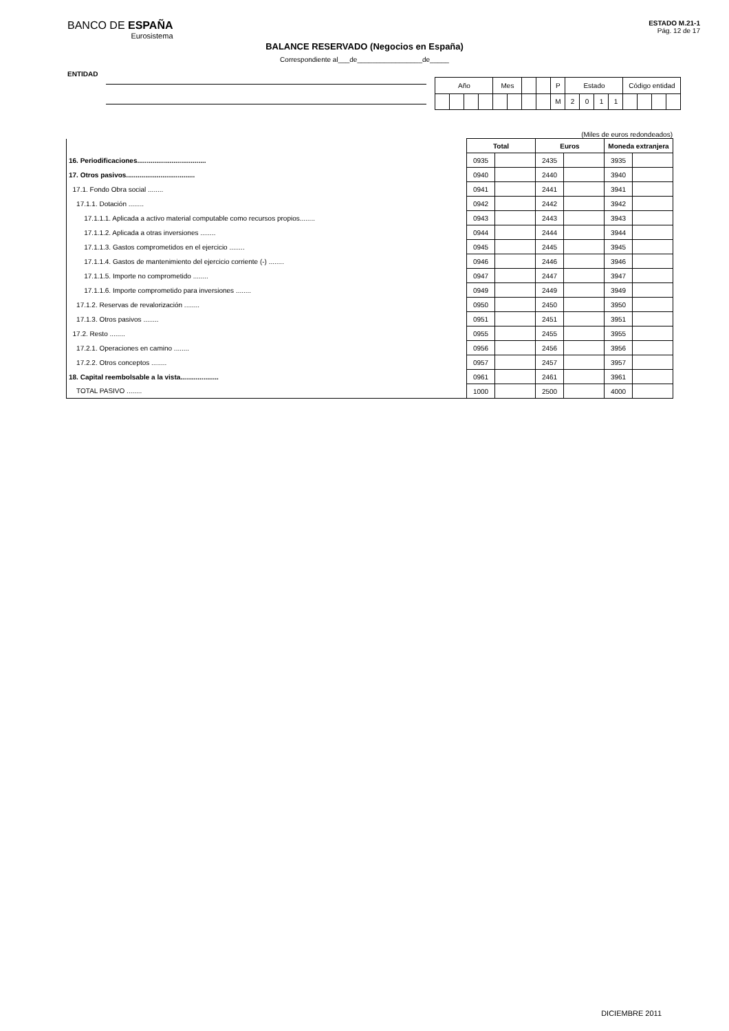BANCO DE ESPAÑA
Eurosistema
ESTADO M.21-1
Pág. 12 de 17
BALANCE RESERVADO (Negocios en España)
Correspondiente al___de_________________de_____
ENTIDAD
| Año | | | | Mes | | | | P | Estado | | | | Código entidad | | | |
| | | | | | | | | M | 2 | 0 | 1 | 1 | | | | |
(Miles de euros redondeados)
| | Total | | Euros | | Moneda extranjera | |
| 16. Periodificaciones.................................... | 0935 | | 2435 | | 3935 | |
| 17. Otros pasivos.................................... | 0940 | | 2440 | | 3940 | |
| 17.1. Fondo Obra social ........ | 0941 | | 2441 | | 3941 | |
| 17.1.1. Dotación ........ | 0942 | | 2442 | | 3942 | |
| 17.1.1.1. Aplicada a activo material computable como recursos propios........ | 0943 | | 2443 | | 3943 | |
| 17.1.1.2. Aplicada a otras inversiones ........ | 0944 | | 2444 | | 3944 | |
| 17.1.1.3. Gastos comprometidos en el ejercicio ........ | 0945 | | 2445 | | 3945 | |
| 17.1.1.4. Gastos de mantenimiento del ejercicio corriente (-) ........ | 0946 | | 2446 | | 3946 | |
| 17.1.1.5. Importe no comprometido ........ | 0947 | | 2447 | | 3947 | |
| 17.1.1.6. Importe comprometido para inversiones ........ | 0949 | | 2449 | | 3949 | |
| 17.1.2. Reservas de revalorización ........ | 0950 | | 2450 | | 3950 | |
| 17.1.3. Otros pasivos ........ | 0951 | | 2451 | | 3951 | |
| 17.2. Resto ........ | 0955 | | 2455 | | 3955 | |
| 17.2.1. Operaciones en camino ........ | 0956 | | 2456 | | 3956 | |
| 17.2.2. Otros conceptos ........ | 0957 | | 2457 | | 3957 | |
| 18. Capital reembolsable a la vista.................... | 0961 | | 2461 | | 3961 | |
| TOTAL PASIVO ........ | 1000 | | 2500 | | 4000 | |
DICIEMBRE 2011